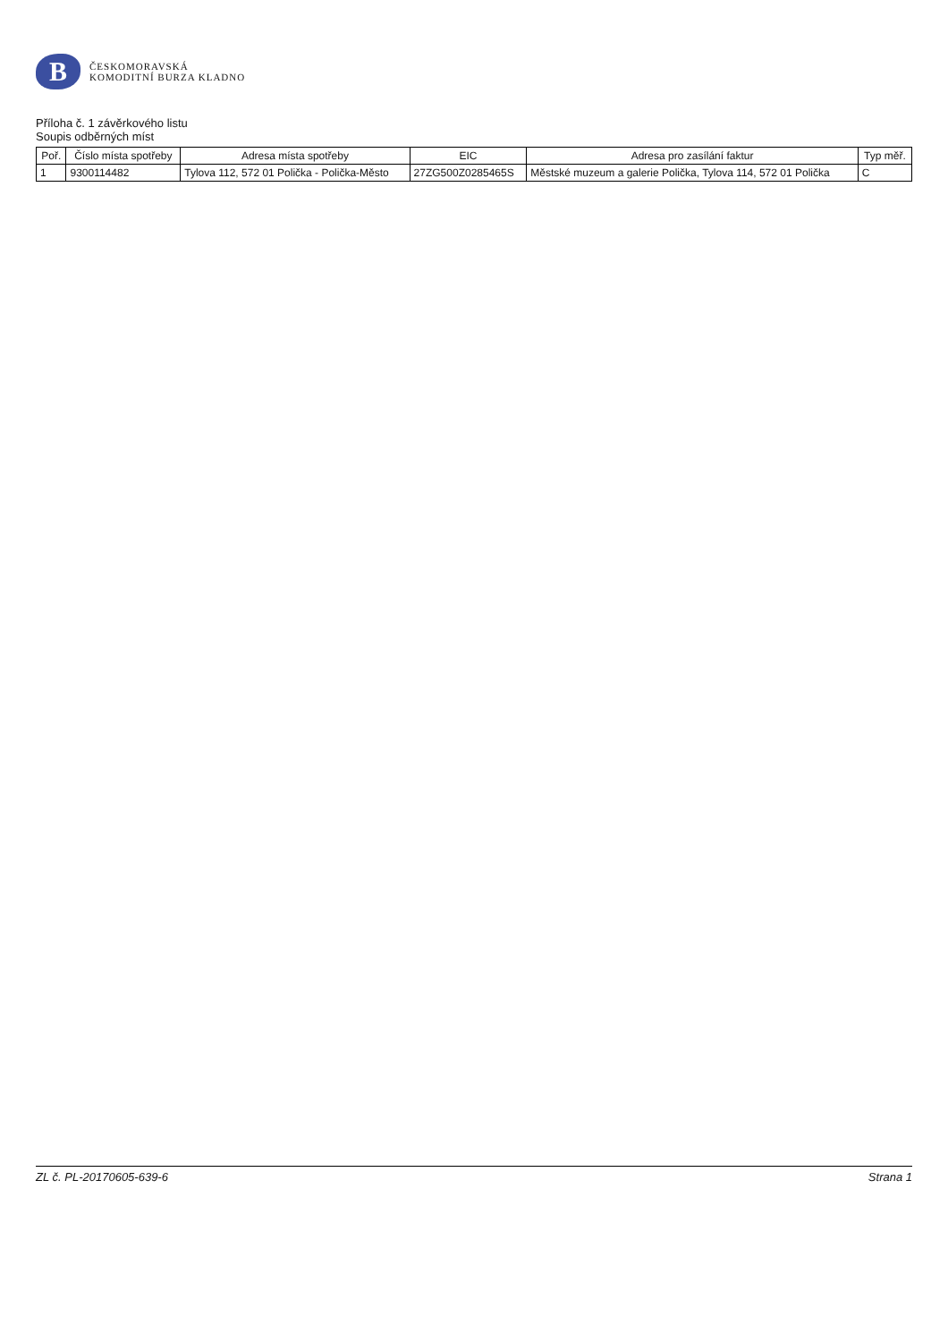B
ČESKOMORAVSKÁ
KOMODITNÍ BURZA KLADNO
Příloha č. 1 závěrkového listu
Soupis odběrných míst
| Poř. | Číslo místa spotřeby | Adresa místa spotřeby | EIC | Adresa pro zasílání faktur | Typ měř. |
| --- | --- | --- | --- | --- | --- |
| 1 | 9300114482 | Tylova 112, 572 01 Polička - Polička-Město | 27ZG500Z0285465S | Městské muzeum a galerie Polička, Tylova 114, 572 01 Polička | C |
ZL č. PL-20170605-639-6 Strana 1